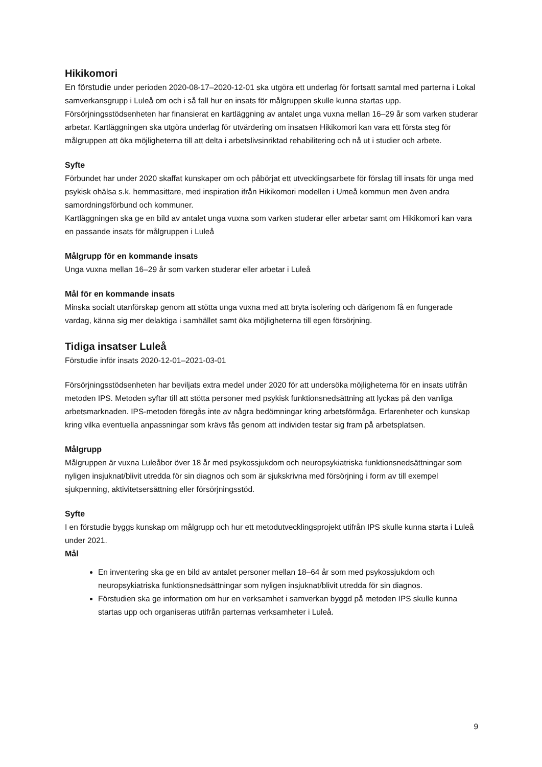Hikikomori
En förstudie under perioden 2020-08-17–2020-12-01 ska utgöra ett underlag för fortsatt samtal med parterna i Lokal samverkansgrupp i Luleå om och i så fall hur en insats för målgruppen skulle kunna startas upp.
Försörjningsstödsenheten har finansierat en kartläggning av antalet unga vuxna mellan 16–29 år som varken studerar arbetar. Kartläggningen ska utgöra underlag för utvärdering om insatsen Hikikomori kan vara ett första steg för målgruppen att öka möjligheterna till att delta i arbetslivsinriktad rehabilitering och nå ut i studier och arbete.
Syfte
Förbundet har under 2020 skaffat kunskaper om och påbörjat ett utvecklingsarbete för förslag till insats för unga med psykisk ohälsa s.k. hemmasittare, med inspiration ifrån Hikikomori modellen i Umeå kommun men även andra samordningsförbund och kommuner.
Kartläggningen ska ge en bild av antalet unga vuxna som varken studerar eller arbetar samt om Hikikomori kan vara en passande insats för målgruppen i Luleå
Målgrupp för en kommande insats
Unga vuxna mellan 16–29 år som varken studerar eller arbetar i Luleå
Mål för en kommande insats
Minska socialt utanförskap genom att stötta unga vuxna med att bryta isolering och därigenom få en fungerade vardag, känna sig mer delaktiga i samhället samt öka möjligheterna till egen försörjning.
Tidiga insatser Luleå
Förstudie inför insats 2020-12-01–2021-03-01
Försörjningsstödsenheten har beviljats extra medel under 2020 för att undersöka möjligheterna för en insats utifrån metoden IPS. Metoden syftar till att stötta personer med psykisk funktionsnedsättning att lyckas på den vanliga arbetsmarknaden. IPS-metoden föregås inte av några bedömningar kring arbetsförmåga. Erfarenheter och kunskap kring vilka eventuella anpassningar som krävs fås genom att individen testar sig fram på arbetsplatsen.
Målgrupp
Målgruppen är vuxna Luleåbor över 18 år med psykossjukdom och neuropsykiatriska funktionsnedsättningar som nyligen insjuknat/blivit utredda för sin diagnos och som är sjukskrivna med försörjning i form av till exempel sjukpenning, aktivitetsersättning eller försörjningsstöd.
Syfte
I en förstudie byggs kunskap om målgrupp och hur ett metodutvecklingsprojekt utifrån IPS skulle kunna starta i Luleå under 2021.
Mål
En inventering ska ge en bild av antalet personer mellan 18–64 år som med psykossjukdom och neuropsykiatriska funktionsnedsättningar som nyligen insjuknat/blivit utredda för sin diagnos.
Förstudien ska ge information om hur en verksamhet i samverkan byggd på metoden IPS skulle kunna startas upp och organiseras utifrån parternas verksamheter i Luleå.
9